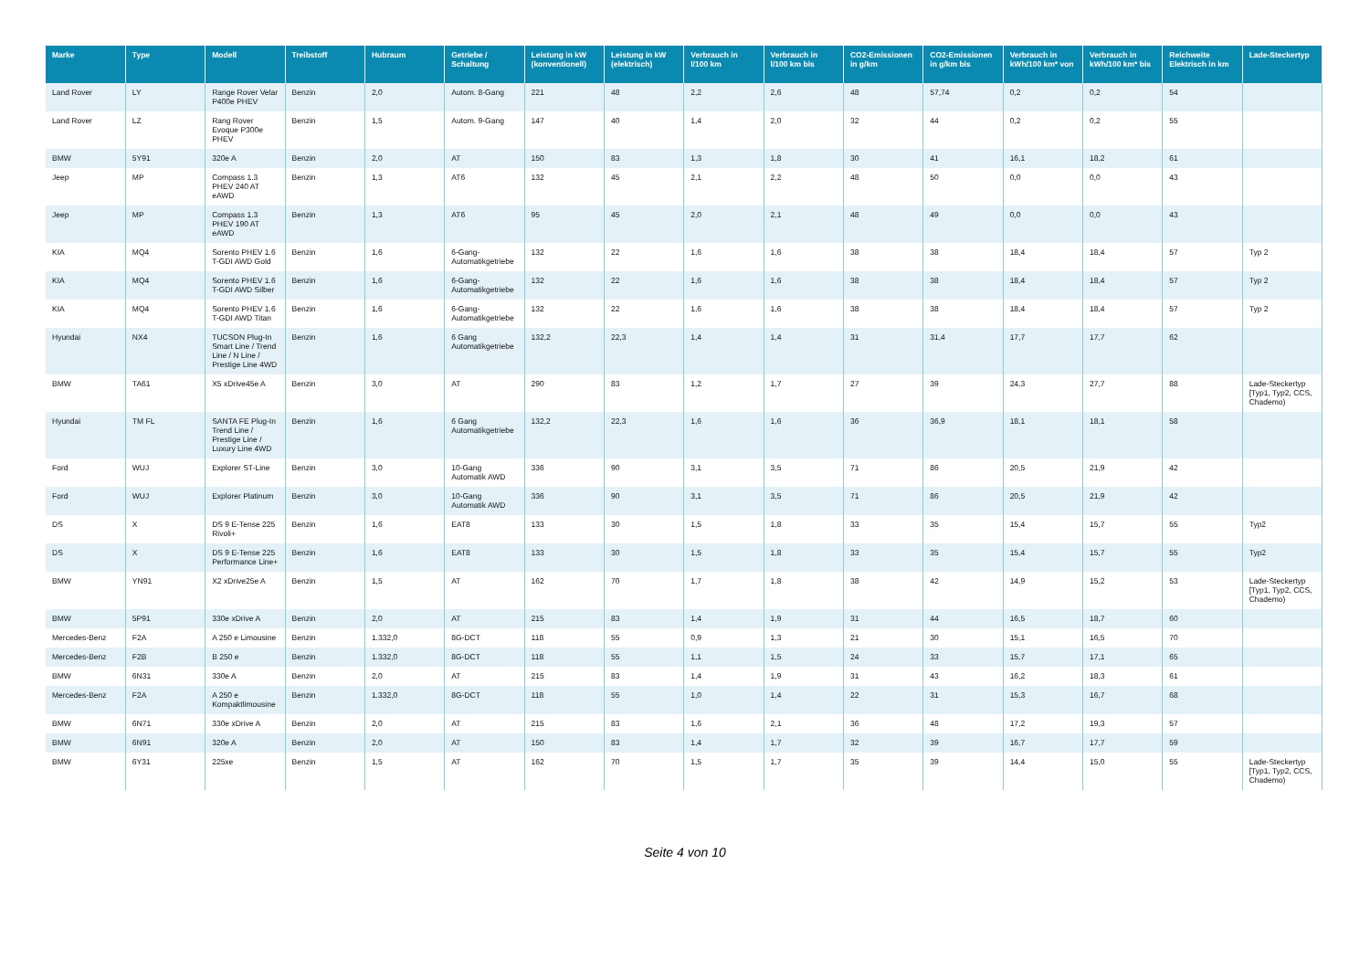| Marke | Type | Modell | Treibstoff | Hubraum | Getriebe / Schaltung | Leistung in kW (konventionell) | Leistung in kW (elektrisch) | Verbrauch in l/100 km | Verbrauch in l/100 km bis | CO2-Emissionen in g/km | CO2-Emissionen in g/km bis | Verbrauch in kWh/100 km* von | Verbrauch in kWh/100 km* bis | Reichweite Elektrisch in km | Lade-Steckertyp |
| --- | --- | --- | --- | --- | --- | --- | --- | --- | --- | --- | --- | --- | --- | --- | --- |
| Land Rover | LY | Range Rover Velar P400e PHEV | Benzin | 2,0 | Autom. 8-Gang | 221 | 48 | 2,2 | 2,6 | 48 | 57,74 | 0,2 | 0,2 | 54 | |
| Land Rover | LZ | Rang Rover Evoque P300e PHEV | Benzin | 1,5 | Autom. 9-Gang | 147 | 40 | 1,4 | 2,0 | 32 | 44 | 0,2 | 0,2 | 55 | |
| BMW | 5Y91 | 320e A | Benzin | 2,0 | AT | 150 | 83 | 1,3 | 1,8 | 30 | 41 | 16,1 | 18,2 | 61 | |
| Jeep | MP | Compass 1.3 PHEV 240 AT eAWD | Benzin | 1,3 | AT6 | 132 | 45 | 2,1 | 2,2 | 48 | 50 | 0,0 | 0,0 | 43 | |
| Jeep | MP | Compass 1.3 PHEV 190 AT eAWD | Benzin | 1,3 | AT6 | 95 | 45 | 2,0 | 2,1 | 48 | 49 | 0,0 | 0,0 | 43 | |
| KIA | MQ4 | Sorento PHEV 1.6 T-GDI AWD Gold | Benzin | 1,6 | 6-Gang-Automatikgetriebe | 132 | 22 | 1,6 | 1,6 | 38 | 38 | 18,4 | 18,4 | 57 | Typ 2 |
| KIA | MQ4 | Sorento PHEV 1.6 T-GDI AWD Silber | Benzin | 1,6 | 6-Gang-Automatikgetriebe | 132 | 22 | 1,6 | 1,6 | 38 | 38 | 18,4 | 18,4 | 57 | Typ 2 |
| KIA | MQ4 | Sorento PHEV 1.6 T-GDI AWD Titan | Benzin | 1,6 | 6-Gang-Automatikgetriebe | 132 | 22 | 1,6 | 1,6 | 38 | 38 | 18,4 | 18,4 | 57 | Typ 2 |
| Hyundai | NX4 | TUCSON Plug-In Smart Line / Trend Line / N Line / Prestige Line 4WD | Benzin | 1,6 | 6 Gang Automatikgetriebe | 132,2 | 22,3 | 1,4 | 1,4 | 31 | 31,4 | 17,7 | 17,7 | 62 | |
| BMW | TA61 | X5 xDrive45e A | Benzin | 3,0 | AT | 290 | 83 | 1,2 | 1,7 | 27 | 39 | 24,3 | 27,7 | 88 | Lade-Steckertyp [Typ1, Typ2, CCS, Chademo) |
| Hyundai | TM FL | SANTA FE Plug-In Trend Line / Prestige Line / Luxury Line 4WD | Benzin | 1,6 | 6 Gang Automatikgetriebe | 132,2 | 22,3 | 1,6 | 1,6 | 36 | 36,9 | 18,1 | 18,1 | 58 | |
| Ford | WUJ | Explorer ST-Line | Benzin | 3,0 | 10-Gang Automatik AWD | 336 | 90 | 3,1 | 3,5 | 71 | 86 | 20,5 | 21,9 | 42 | |
| Ford | WUJ | Explorer Platinum | Benzin | 3,0 | 10-Gang Automatik AWD | 336 | 90 | 3,1 | 3,5 | 71 | 86 | 20,5 | 21,9 | 42 | |
| DS | X | DS 9 E-Tense 225 Rivoli+ | Benzin | 1,6 | EAT8 | 133 | 30 | 1,5 | 1,8 | 33 | 35 | 15,4 | 15,7 | 55 | Typ2 |
| DS | X | DS 9 E-Tense 225 Performance Line+ | Benzin | 1,6 | EAT8 | 133 | 30 | 1,5 | 1,8 | 33 | 35 | 15,4 | 15,7 | 55 | Typ2 |
| BMW | YN91 | X2 xDrive25e A | Benzin | 1,5 | AT | 162 | 70 | 1,7 | 1,8 | 38 | 42 | 14,9 | 15,2 | 53 | Lade-Steckertyp [Typ1, Typ2, CCS, Chademo) |
| BMW | 5P91 | 330e xDrive A | Benzin | 2,0 | AT | 215 | 83 | 1,4 | 1,9 | 31 | 44 | 16,5 | 18,7 | 60 | |
| Mercedes-Benz | F2A | A 250 e Limousine | Benzin | 1.332,0 | 8G-DCT | 118 | 55 | 0,9 | 1,3 | 21 | 30 | 15,1 | 16,5 | 70 | |
| Mercedes-Benz | F2B | B 250 e | Benzin | 1.332,0 | 8G-DCT | 118 | 55 | 1,1 | 1,5 | 24 | 33 | 15,7 | 17,1 | 65 | |
| BMW | 6N31 | 330e A | Benzin | 2,0 | AT | 215 | 83 | 1,4 | 1,9 | 31 | 43 | 16,2 | 18,3 | 61 | |
| Mercedes-Benz | F2A | A 250 e Kompaktlimousine | Benzin | 1.332,0 | 8G-DCT | 118 | 55 | 1,0 | 1,4 | 22 | 31 | 15,3 | 16,7 | 68 | |
| BMW | 6N71 | 330e xDrive A | Benzin | 2,0 | AT | 215 | 83 | 1,6 | 2,1 | 36 | 48 | 17,2 | 19,3 | 57 | |
| BMW | 6N91 | 320e A | Benzin | 2,0 | AT | 150 | 83 | 1,4 | 1,7 | 32 | 39 | 16,7 | 17,7 | 59 | |
| BMW | 6Y31 | 225xe | Benzin | 1,5 | AT | 162 | 70 | 1,5 | 1,7 | 35 | 39 | 14,4 | 15,0 | 55 | Lade-Steckertyp [Typ1, Typ2, CCS, Chademo) |
Seite 4 von 10